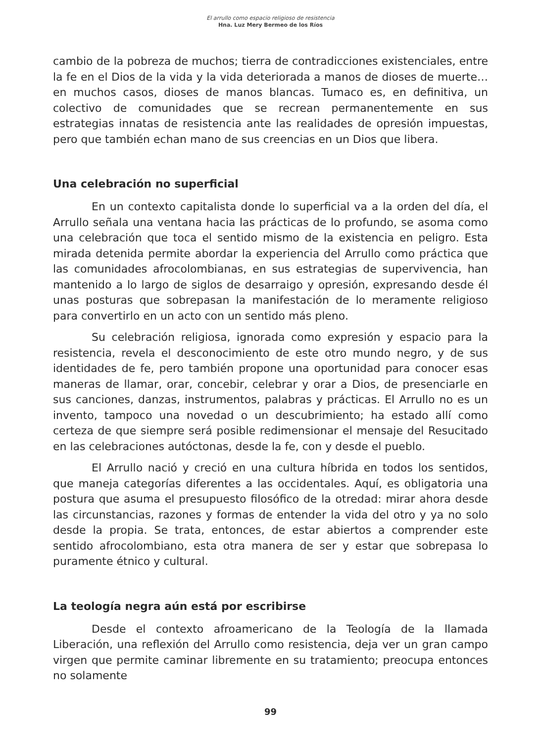El arrullo como espacio religioso de resistencia
Hna. Luz Mery Bermeo de los Ríos
cambio de la pobreza de muchos; tierra de contradicciones existenciales, entre la fe en el Dios de la vida y la vida deteriorada a manos de dioses de muerte… en muchos casos, dioses de manos blancas. Tumaco es, en definitiva, un colectivo de comunidades que se recrean permanentemente en sus estrategias innatas de resistencia ante las realidades de opresión impuestas, pero que también echan mano de sus creencias en un Dios que libera.
Una celebración no superficial
En un contexto capitalista donde lo superficial va a la orden del día, el Arrullo señala una ventana hacia las prácticas de lo profundo, se asoma como una celebración que toca el sentido mismo de la existencia en peligro. Esta mirada detenida permite abordar la experiencia del Arrullo como práctica que las comunidades afrocolombianas, en sus estrategias de supervivencia, han mantenido a lo largo de siglos de desarraigo y opresión, expresando desde él unas posturas que sobrepasan la manifestación de lo meramente religioso para convertirlo en un acto con un sentido más pleno.
Su celebración religiosa, ignorada como expresión y espacio para la resistencia, revela el desconocimiento de este otro mundo negro, y de sus identidades de fe, pero también propone una oportunidad para conocer esas maneras de llamar, orar, concebir, celebrar y orar a Dios, de presenciarle en sus canciones, danzas, instrumentos, palabras y prácticas. El Arrullo no es un invento, tampoco una novedad o un descubrimiento; ha estado allí como certeza de que siempre será posible redimensionar el mensaje del Resucitado en las celebraciones autóctonas, desde la fe, con y desde el pueblo.
El Arrullo nació y creció en una cultura híbrida en todos los sentidos, que maneja categorías diferentes a las occidentales. Aquí, es obligatoria una postura que asuma el presupuesto filosófico de la otredad: mirar ahora desde las circunstancias, razones y formas de entender la vida del otro y ya no solo desde la propia. Se trata, entonces, de estar abiertos a comprender este sentido afrocolombiano, esta otra manera de ser y estar que sobrepasa lo puramente étnico y cultural.
La teología negra aún está por escribirse
Desde el contexto afroamericano de la Teología de la llamada Liberación, una reflexión del Arrullo como resistencia, deja ver un gran campo virgen que permite caminar libremente en su tratamiento; preocupa entonces no solamente
99